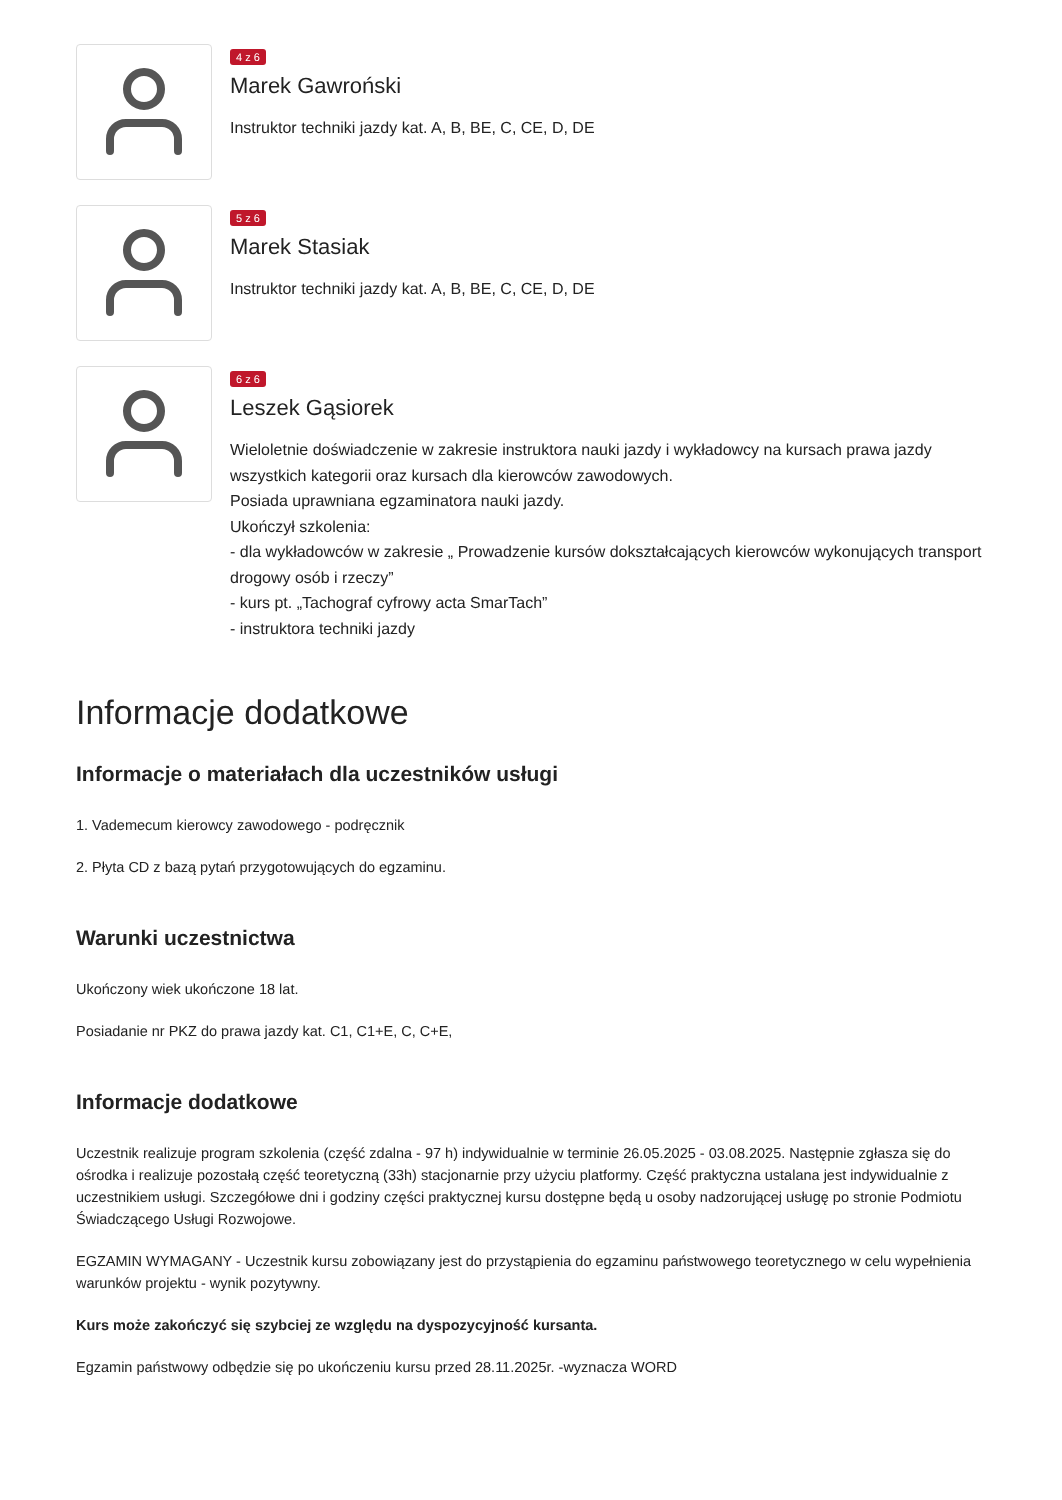4 z 6
Marek Gawroński
Instruktor techniki jazdy kat. A, B, BE, C, CE, D, DE
5 z 6
Marek Stasiak
Instruktor techniki jazdy kat. A, B, BE, C, CE, D, DE
6 z 6
Leszek Gąsiorek
Wieloletnie doświadczenie w zakresie instruktora nauki jazdy i wykładowcy na kursach prawa jazdy wszystkich kategorii oraz kursach dla kierowców zawodowych.
Posiada uprawniana egzaminatora nauki jazdy.
Ukończył szkolenia:
- dla wykładowców w zakresie „ Prowadzenie kursów dokształcających kierowców wykonujących transport drogowy osób i rzeczy”
- kurs pt. „Tachograf cyfrowy acta SmarTach”
- instruktora techniki jazdy
Informacje dodatkowe
Informacje o materiałach dla uczestników usługi
1. Vademecum kierowcy zawodowego - podręcznik
2. Płyta CD z bazą pytań przygotowujących do egzaminu.
Warunki uczestnictwa
Ukończony wiek ukończone 18 lat.
Posiadanie nr PKZ do prawa jazdy kat. C1, C1+E, C, C+E,
Informacje dodatkowe
Uczestnik realizuje program szkolenia (część zdalna - 97 h) indywidualnie w terminie 26.05.2025 - 03.08.2025. Następnie zgłasza się do ośrodka i realizuje pozostałą część teoretyczną (33h) stacjonarnie przy użyciu platformy. Część praktyczna ustalana jest indywidualnie z uczestnikiem usługi. Szczegółowe dni i godziny części praktycznej kursu dostępne będą u osoby nadzorującej usługę po stronie Podmiotu Świadczącego Usługi Rozwojowe.
EGZAMIN WYMAGANY - Uczestnik kursu zobowiązany jest do przystąpienia do egzaminu państwowego teoretycznego w celu wypełnienia warunków projektu - wynik pozytywny.
Kurs może zakończyć się szybciej ze względu na dyspozycyjność kursanta.
Egzamin państwowy odbędzie się po ukończeniu kursu przed 28.11.2025r. -wyznacza WORD